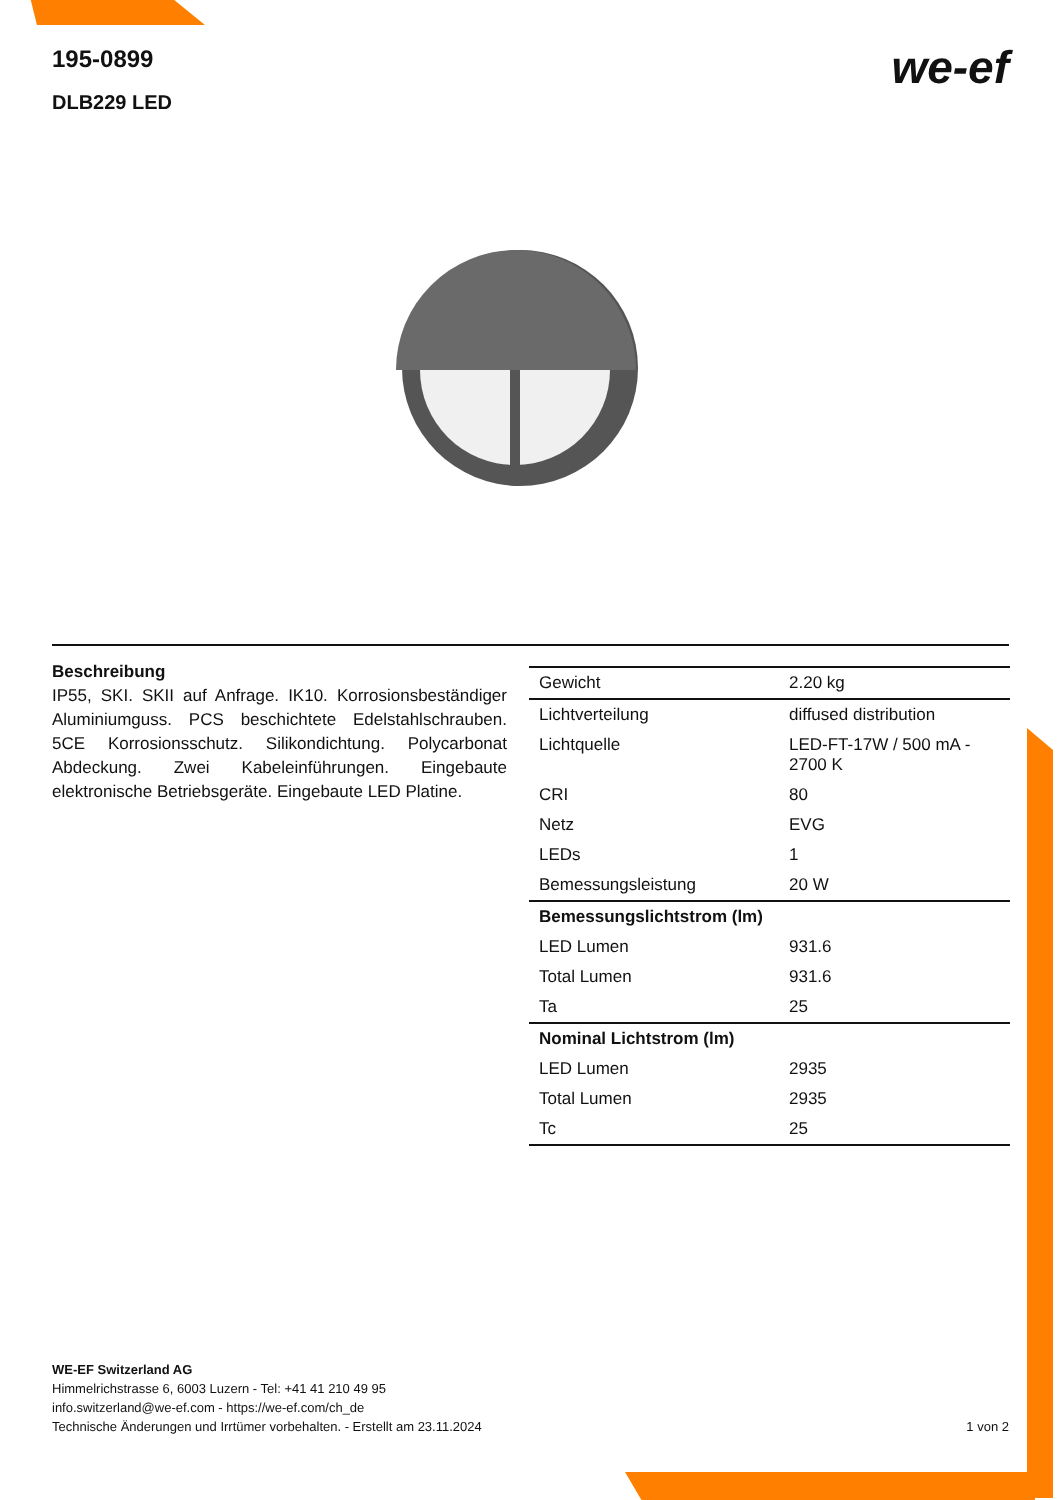195-0899
DLB229 LED
we-ef
Beschreibung
IP55, SKI. SKII auf Anfrage. IK10. Korrosionsbeständiger Aluminiumguss. PCS beschichtete Edelstahlschrauben. 5CE Korrosionsschutz. Silikondichtung. Polycarbonat Abdeckung. Zwei Kabeleinführungen. Eingebaute elektronische Betriebsgeräte. Eingebaute LED Platine.
| Gewicht | 2.20 kg |
| Lichtverteilung | diffused distribution |
| Lichtquelle | LED-FT-17W / 500 mA - 2700 K |
| CRI | 80 |
| Netz | EVG |
| LEDs | 1 |
| Bemessungsleistung | 20 W |
| Bemessungslichtstrom (lm) | |
| LED Lumen | 931.6 |
| Total Lumen | 931.6 |
| Ta | 25 |
| Nominal Lichtstrom (lm) | |
| LED Lumen | 2935 |
| Total Lumen | 2935 |
| Tc | 25 |
WE-EF Switzerland AG
Himmelrichstrasse 6, 6003 Luzern - Tel: +41 41 210 49 95
info.switzerland@we-ef.com - https://we-ef.com/ch_de
Technische Änderungen und Irrtümer vorbehalten. - Erstellt am 23.11.2024 1 von 2